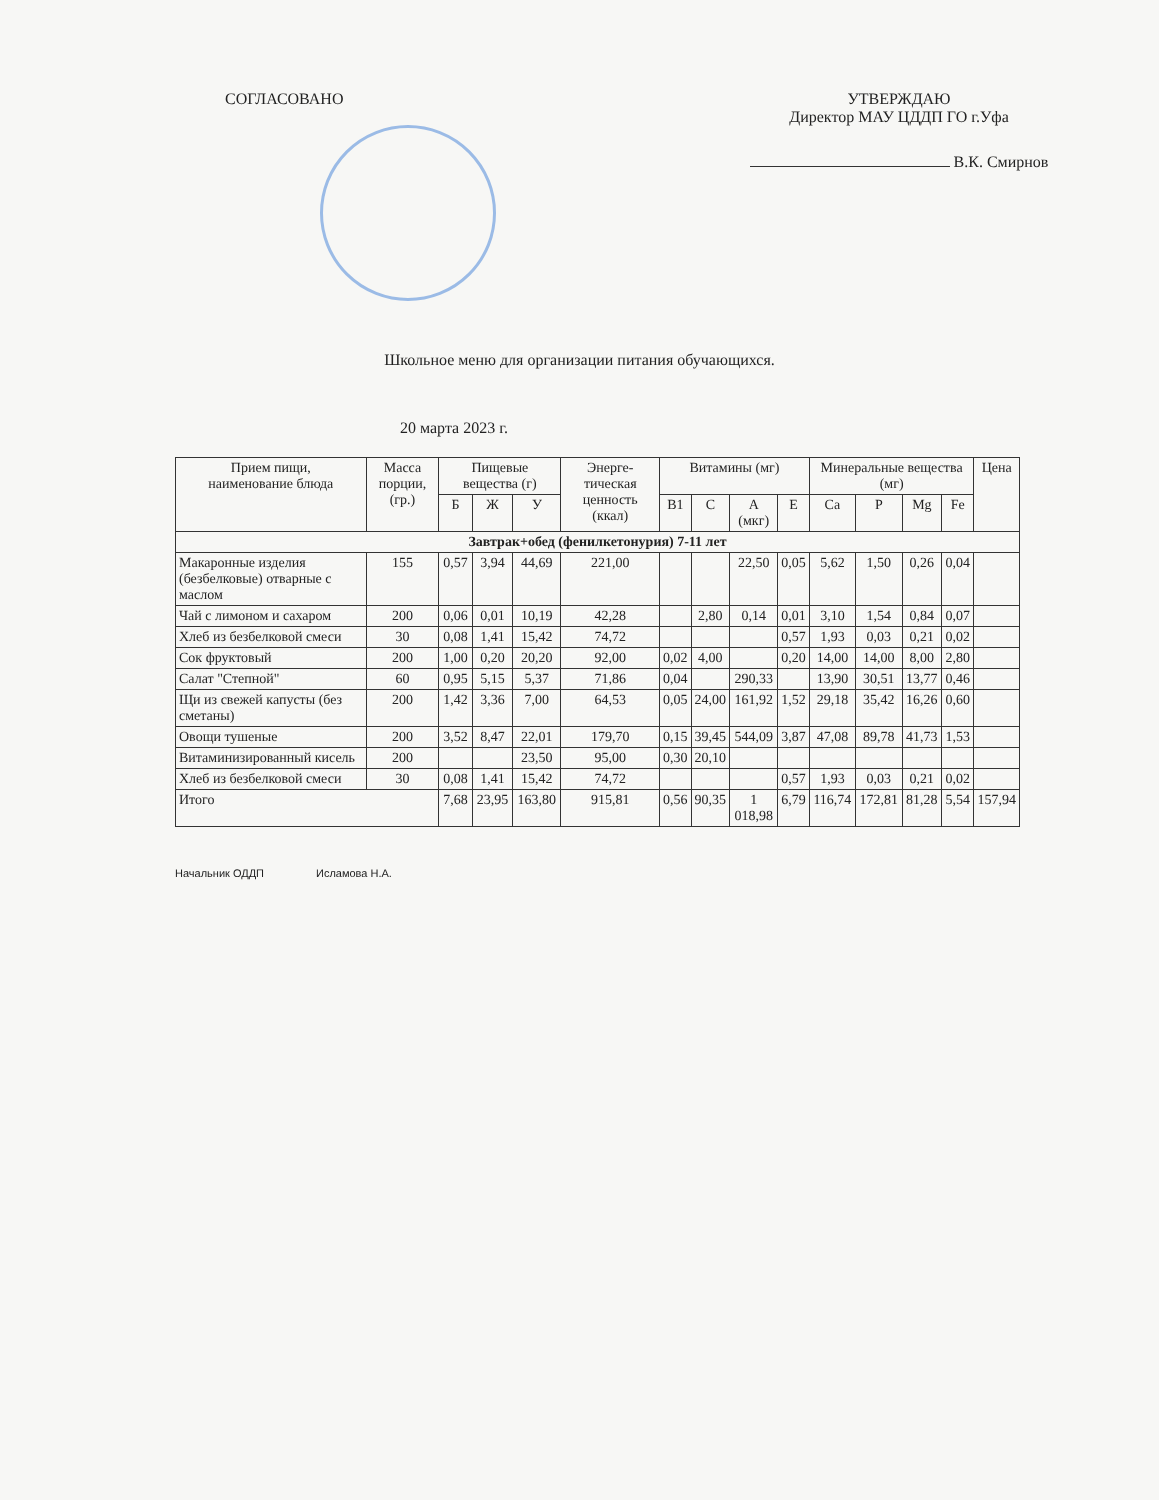СОГЛАСОВАНО УТВЕРЖДАЮ
Директор МАУ ЦДДП ГО г.Уфа
В.К. Смирнов
Школьное меню для организации питания обучающихся.
20 марта 2023 г.
| Прием пищи, наименование блюда | Масса порции, (гр.) | Пищевые вещества (г) | | | Энерге-тическая ценность (ккал) | Витамины (мг) | | | | Минеральные вещества (мг) | | | | Цена |
| --- | --- | --- | --- | --- | --- | --- | --- | --- | --- | --- | --- | --- | --- | --- |
| | | Б | Ж | У | | В1 | С | А (мкг) | Е | Ca | P | Mg | Fe | |
| Завтрак+обед (фенилкетонурия) 7-11 лет | | | | | | | | | | | | | | |
| Макаронные изделия (безбелковые) отварные с маслом | 155 | 0,57 | 3,94 | 44,69 | 221,00 | | | 22,50 | 0,05 | 5,62 | 1,50 | 0,26 | 0,04 | |
| Чай с лимоном и сахаром | 200 | 0,06 | 0,01 | 10,19 | 42,28 | | 2,80 | 0,14 | 0,01 | 3,10 | 1,54 | 0,84 | 0,07 | |
| Хлеб из безбелковой смеси | 30 | 0,08 | 1,41 | 15,42 | 74,72 | | | | 0,57 | 1,93 | 0,03 | 0,21 | 0,02 | |
| Сок фруктовый | 200 | 1,00 | 0,20 | 20,20 | 92,00 | 0,02 | 4,00 | | 0,20 | 14,00 | 14,00 | 8,00 | 2,80 | |
| Салат "Степной" | 60 | 0,95 | 5,15 | 5,37 | 71,86 | 0,04 | | 290,33 | | 13,90 | 30,51 | 13,77 | 0,46 | |
| Щи из свежей капусты (без сметаны) | 200 | 1,42 | 3,36 | 7,00 | 64,53 | 0,05 | 24,00 | 161,92 | 1,52 | 29,18 | 35,42 | 16,26 | 0,60 | |
| Овощи тушеные | 200 | 3,52 | 8,47 | 22,01 | 179,70 | 0,15 | 39,45 | 544,09 | 3,87 | 47,08 | 89,78 | 41,73 | 1,53 | |
| Витаминизированный кисель | 200 | | | 23,50 | 95,00 | 0,30 | 20,10 | | | | | | | |
| Хлеб из безбелковой смеси | 30 | 0,08 | 1,41 | 15,42 | 74,72 | | | | 0,57 | 1,93 | 0,03 | 0,21 | 0,02 | |
| Итого | | 7,68 | 23,95 | 163,80 | 915,81 | 0,56 | 90,35 | 1 018,98 | 6,79 | 116,74 | 172,81 | 81,28 | 5,54 | 157,94 |
Начальник ОДДП Исламова Н.А.